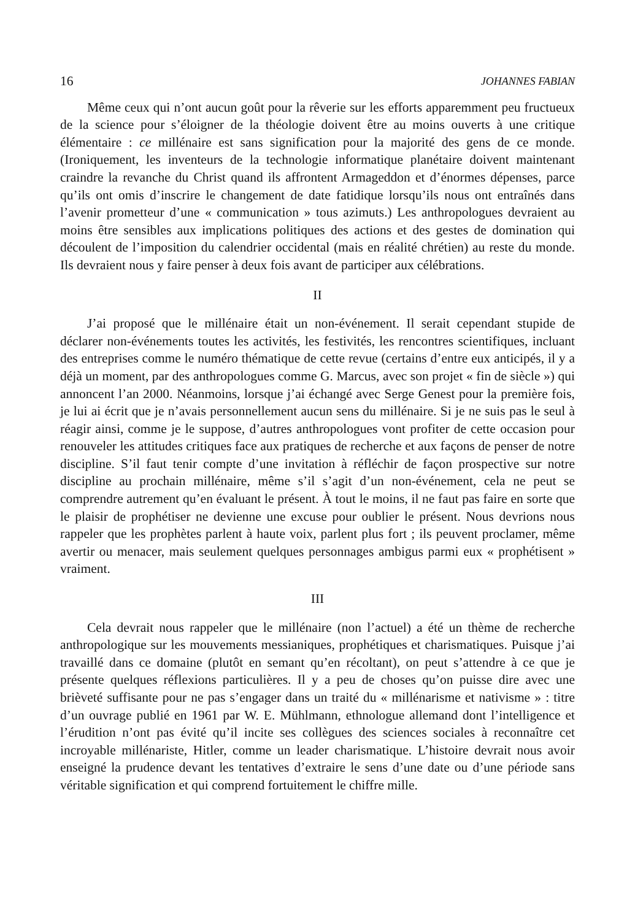16 JOHANNES FABIAN
Même ceux qui n’ont aucun goût pour la rêverie sur les efforts apparemment peu fructueux de la science pour s’éloigner de la théologie doivent être au moins ouverts à une critique élémentaire : ce millénaire est sans signification pour la majorité des gens de ce monde. (Ironiquement, les inventeurs de la technologie informatique planétaire doivent maintenant craindre la revanche du Christ quand ils affrontent Armageddon et d’énormes dépenses, parce qu’ils ont omis d’inscrire le changement de date fatidique lorsqu’ils nous ont entraînés dans l’avenir prometteur d’une « communication » tous azimuts.) Les anthropologues devraient au moins être sensibles aux implications politiques des actions et des gestes de domination qui découlent de l’imposition du calendrier occidental (mais en réalité chrétien) au reste du monde. Ils devraient nous y faire penser à deux fois avant de participer aux célébrations.
II
J’ai proposé que le millénaire était un non-événement. Il serait cependant stupide de déclarer non-événements toutes les activités, les festivités, les rencontres scientifiques, incluant des entreprises comme le numéro thématique de cette revue (certains d’entre eux anticipés, il y a déjà un moment, par des anthropologues comme G. Marcus, avec son projet « fin de siècle ») qui annoncent l’an 2000. Néanmoins, lorsque j’ai échangé avec Serge Genest pour la première fois, je lui ai écrit que je n’avais personnellement aucun sens du millénaire. Si je ne suis pas le seul à réagir ainsi, comme je le suppose, d’autres anthropologues vont profiter de cette occasion pour renouveler les attitudes critiques face aux pratiques de recherche et aux façons de penser de notre discipline. S’il faut tenir compte d’une invitation à réfléchir de façon prospective sur notre discipline au prochain millénaire, même s’il s’agit d’un non-événement, cela ne peut se comprendre autrement qu’en évaluant le présent. À tout le moins, il ne faut pas faire en sorte que le plaisir de prophétiser ne devienne une excuse pour oublier le présent. Nous devrions nous rappeler que les prophètes parlent à haute voix, parlent plus fort ; ils peuvent proclamer, même avertir ou menacer, mais seulement quelques personnages ambigus parmi eux « prophétisent » vraiment.
III
Cela devrait nous rappeler que le millénaire (non l’actuel) a été un thème de recherche anthropologique sur les mouvements messianiques, prophétiques et charismatiques. Puisque j’ai travaillé dans ce domaine (plutôt en semant qu’en récoltant), on peut s’attendre à ce que je présente quelques réflexions particulières. Il y a peu de choses qu’on puisse dire avec une brièveté suffisante pour ne pas s’engager dans un traité du « millénarisme et nativisme » : titre d’un ouvrage publié en 1961 par W. E. Mühlmann, ethnologue allemand dont l’intelligence et l’érudition n’ont pas évité qu’il incite ses collègues des sciences sociales à reconnaître cet incroyable millénariste, Hitler, comme un leader charismatique. L’histoire devrait nous avoir enseigné la prudence devant les tentatives d’extraire le sens d’une date ou d’une période sans véritable signification et qui comprend fortuitement le chiffre mille.